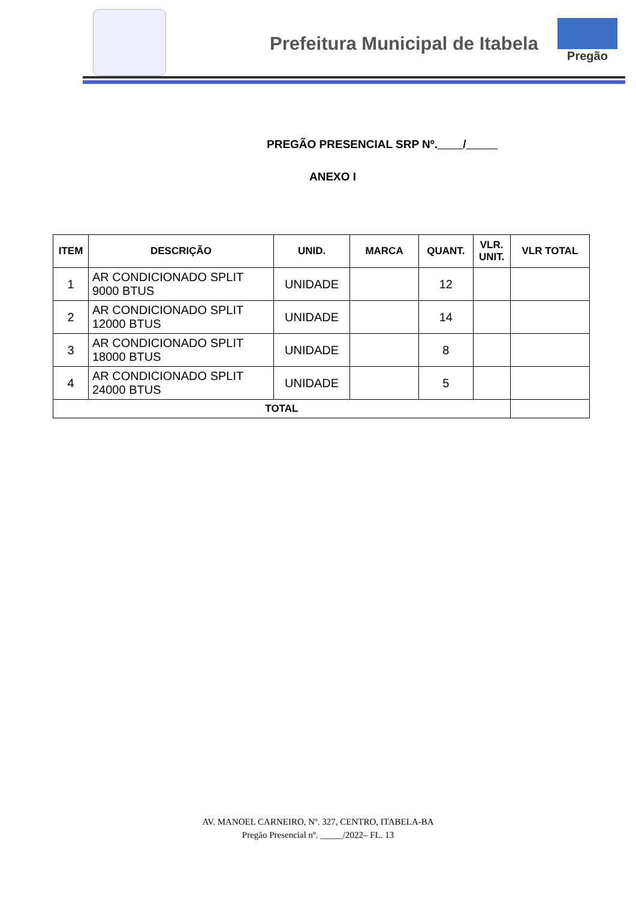Prefeitura Municipal de Itabela
Pregão
PREGÃO PRESENCIAL SRP Nº. /
ANEXO I
| ITEM | DESCRIÇÃO | UNID. | MARCA | QUANT. | VLR. UNIT. | VLR TOTAL |
| --- | --- | --- | --- | --- | --- | --- |
| 1 | AR CONDICIONADO SPLIT 9000 BTUS | UNIDADE | | 12 | | |
| 2 | AR CONDICIONADO SPLIT 12000 BTUS | UNIDADE | | 14 | | |
| 3 | AR CONDICIONADO SPLIT 18000 BTUS | UNIDADE | | 8 | | |
| 4 | AR CONDICIONADO SPLIT 24000 BTUS | UNIDADE | | 5 | | |
| TOTAL | | | | | | |
AV. MANOEL CARNEIRO, Nº. 327, CENTRO, ITABELA-BA
Pregão Presencial nº. _____/2022– FL. 13